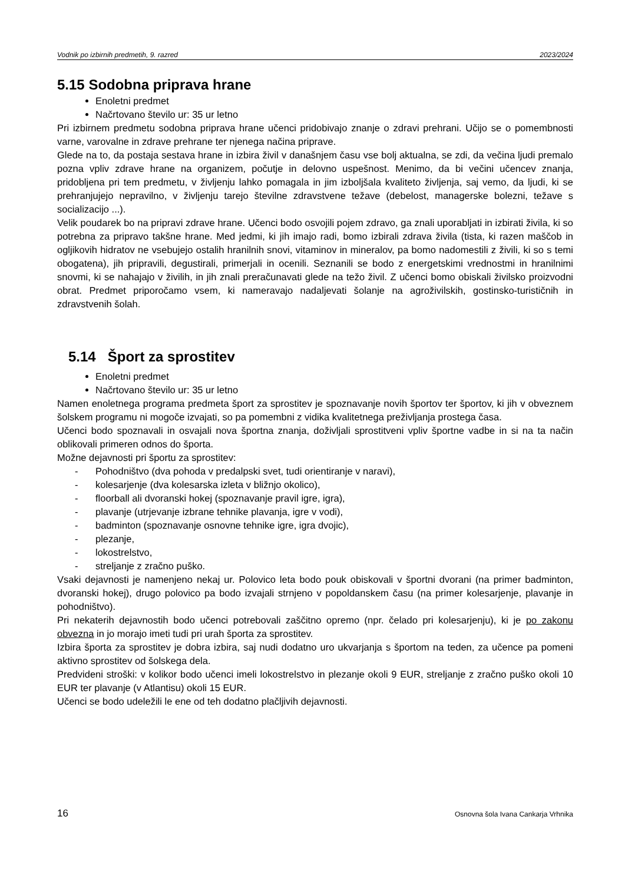Vodnik po izbirnih predmetih, 9. razred 2023/2024
5.15 Sodobna priprava hrane
Enoletni predmet
Načrtovano število ur: 35 ur letno
Pri izbirnem predmetu sodobna priprava hrane učenci pridobivajo znanje o zdravi prehrani. Učijo se o pomembnosti varne, varovalne in zdrave prehrane ter njenega načina priprave.
Glede na to, da postaja sestava hrane in izbira živil v današnjem času vse bolj aktualna, se zdi, da večina ljudi premalo pozna vpliv zdrave hrane na organizem, počutje in delovno uspešnost. Menimo, da bi večini učencev znanja, pridobljena pri tem predmetu, v življenju lahko pomagala in jim izboljšala kvaliteto življenja, saj vemo, da ljudi, ki se prehranjujejo nepravilno, v življenju tarejo številne zdravstvene težave (debelost, managerske bolezni, težave s socializacijo ...).
Velik poudarek bo na pripravi zdrave hrane. Učenci bodo osvojili pojem zdravo, ga znali uporabljati in izbirati živila, ki so potrebna za pripravo takšne hrane. Med jedmi, ki jih imajo radi, bomo izbirali zdrava živila (tista, ki razen maščob in ogljikovih hidratov ne vsebujejo ostalih hranilnih snovi, vitaminov in mineralov, pa bomo nadomestili z živili, ki so s temi obogatena), jih pripravili, degustirali, primerjali in ocenili. Seznanili se bodo z energetskimi vrednostmi in hranilnimi snovmi, ki se nahajajo v živilih, in jih znali preračunavati glede na težo živil. Z učenci bomo obiskali živilsko proizvodni obrat. Predmet priporočamo vsem, ki nameravajo nadaljevati šolanje na agroživilskih, gostinsko-turističnih in zdravstvenih šolah.
5.14 Šport za sprostitev
Enoletni predmet
Načrtovano število ur: 35 ur letno
Namen enoletnega programa predmeta šport za sprostitev je spoznavanje novih športov ter športov, ki jih v obveznem šolskem programu ni mogoče izvajati, so pa pomembni z vidika kvalitetnega preživljanja prostega časa.
Učenci bodo spoznavali in osvajali nova športna znanja, doživljali sprostitveni vpliv športne vadbe in si na ta način oblikovali primeren odnos do športa.
Možne dejavnosti pri športu za sprostitev:
- Pohodništvo (dva pohoda v predalpski svet, tudi orientiranje v naravi),
- kolesarjenje (dva kolesarska izleta v bližnjo okolico),
- floorball ali dvoranski hokej (spoznavanje pravil igre, igra),
- plavanje (utrjevanje izbrane tehnike plavanja, igre v vodi),
- badminton (spoznavanje osnovne tehnike igre, igra dvojic),
- plezanje,
- lokostrelstvo,
- streljanje z zračno puško.
Vsaki dejavnosti je namenjeno nekaj ur. Polovico leta bodo pouk obiskovali v športni dvorani (na primer badminton, dvoranski hokej), drugo polovico pa bodo izvajali strnjeno v popoldanskem času (na primer kolesarjenje, plavanje in pohodništvo).
Pri nekaterih dejavnostih bodo učenci potrebovali zaščitno opremo (npr. čelado pri kolesarjenju), ki je po zakonu obvezna in jo morajo imeti tudi pri urah športa za sprostitev.
Izbira športa za sprostitev je dobra izbira, saj nudi dodatno uro ukvarjanja s športom na teden, za učence pa pomeni aktivno sprostitev od šolskega dela.
Predvideni stroški: v kolikor bodo učenci imeli lokostrelstvo in plezanje okoli 9 EUR, streljanje z zračno puško okoli 10 EUR ter plavanje (v Atlantisu) okoli 15 EUR.
Učenci se bodo udeležili le ene od teh dodatno plačljivih dejavnosti.
16 Osnovna šola Ivana Cankarja Vrhnika